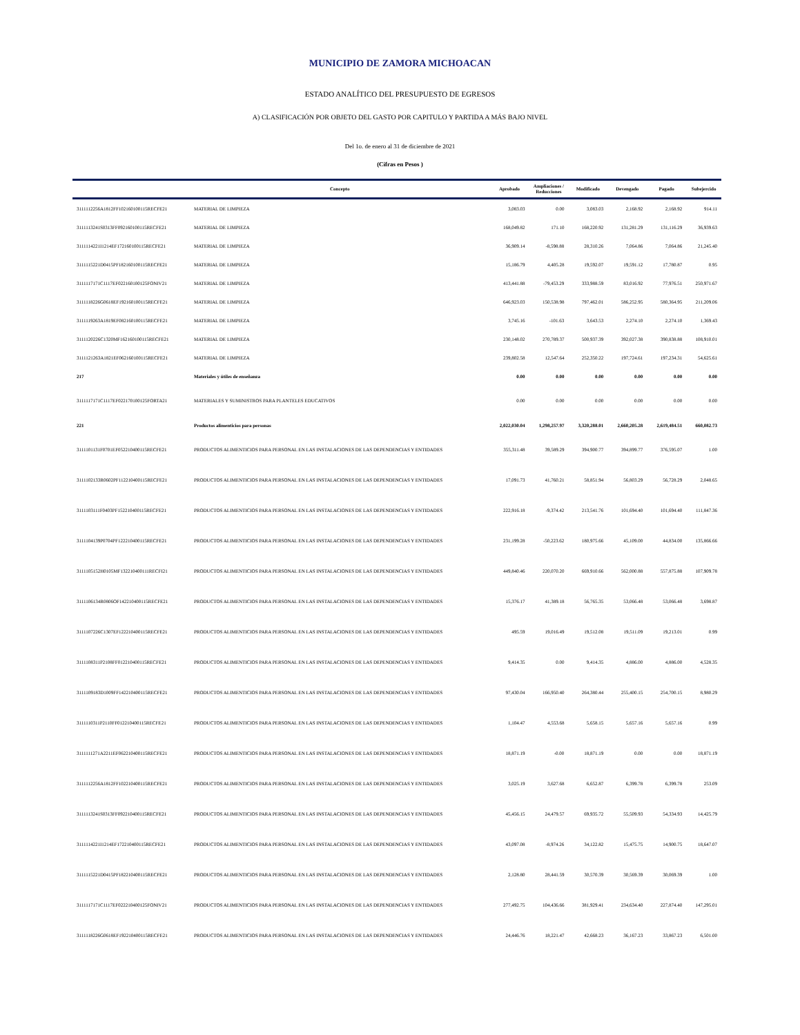MUNICIPIO DE ZAMORA MICHOACAN
ESTADO ANALÍTICO DEL PRESUPUESTO DE EGRESOS
A) CLASIFICACIÓN POR OBJETO DEL GASTO POR CAPITULO Y PARTIDA A MÁS BAJO NIVEL
Del 1o. de enero al 31 de diciembre de 2021
(Cifras en Pesos )
| | Concepto | Aprobado | Ampliaciones / Reducciones | Modificado | Devengado | Pagado | Subejercido |
| --- | --- | --- | --- | --- | --- | --- | --- |
| 3111112256A1812FF102160100115RECFE21 | MATERIAL DE LIMPIEZA | 3,083.03 | 0.00 | 3,083.03 | 2,168.92 | 2,168.92 | 914.11 |
| 3111113241S0313FF092160100115RECFE21 | MATERIAL DE LIMPIEZA | 168,049.82 | 171.10 | 168,220.92 | 131,281.29 | 131,116.29 | 36,939.63 |
| 3111114221I1214EF172160100115RECFE21 | MATERIAL DE LIMPIEZA | 36,909.14 | -8,598.88 | 28,310.26 | 7,064.86 | 7,064.86 | 21,245.40 |
| 3111115221D0415PF182160100115RECFE21 | MATERIAL DE LIMPIEZA | 15,186.79 | 4,405.28 | 19,592.07 | 19,591.12 | 17,780.87 | 0.95 |
| 3111117171C1117EF022160100125FONIV21 | MATERIAL DE LIMPIEZA | 413,441.88 | -79,453.29 | 333,988.59 | 83,016.92 | 77,976.51 | 250,971.67 |
| 3111118226G0618EF192160100115RECFE21 | MATERIAL DE LIMPIEZA | 646,923.03 | 150,538.98 | 797,462.01 | 586,252.95 | 580,364.95 | 211,209.06 |
| 3111119263A1819EF082160100115RECFE21 | MATERIAL DE LIMPIEZA | 3,745.16 | -101.63 | 3,643.53 | 2,274.10 | 2,274.10 | 1,369.43 |
| 3111120226C1320MF162160100115RECFE21 | MATERIAL DE LIMPIEZA | 230,148.02 | 270,789.37 | 500,937.39 | 392,027.38 | 390,838.88 | 108,910.01 |
| 3111121263A1821EF062160100115RECFE21 | MATERIAL DE LIMPIEZA | 239,802.58 | 12,547.64 | 252,350.22 | 197,724.61 | 197,234.31 | 54,625.61 |
| 217 | Materiales y útiles de enseñanza | 0.00 | 0.00 | 0.00 | 0.00 | 0.00 | 0.00 |
| 3111117171C1117EF022170100125FORTA21 | MATERIALES Y SUMINISTROS PARA PLANTELES EDUCATIVOS | 0.00 | 0.00 | 0.00 | 0.00 | 0.00 | 0.00 |
| 221 | Productos alimenticios para personas | 2,022,030.04 | 1,298,257.97 | 3,320,288.01 | 2,660,205.28 | 2,619,484.51 | 660,082.73 |
| 3111101131F0701EF052210400115RECFE21 | PRODUCTOS ALIMENTICIOS PARA PERSONAL EN LAS INSTALACIONES DE LAS DEPENDENCIAS Y ENTIDADES | 355,311.48 | 39,589.29 | 394,900.77 | 394,899.77 | 376,595.07 | 1.00 |
| 3111102133R0602PF112210400115RECFE21 | PRODUCTOS ALIMENTICIOS PARA PERSONAL EN LAS INSTALACIONES DE LAS DEPENDENCIAS Y ENTIDADES | 17,091.73 | 41,760.21 | 58,851.94 | 56,803.29 | 56,728.29 | 2,048.65 |
| 3111103111F0403PF152210400115RECFE21 | PRODUCTOS ALIMENTICIOS PARA PERSONAL EN LAS INSTALACIONES DE LAS DEPENDENCIAS Y ENTIDADES | 222,916.18 | -9,374.42 | 213,541.76 | 101,694.40 | 101,694.40 | 111,847.36 |
| 3111104139P0704PF122210400115RECFE21 | PRODUCTOS ALIMENTICIOS PARA PERSONAL EN LAS INSTALACIONES DE LAS DEPENDENCIAS Y ENTIDADES | 231,199.28 | -50,223.62 | 180,975.66 | 45,109.00 | 44,834.00 | 135,866.66 |
| 3111105152H0105MF132210400111RECFI21 | PRODUCTOS ALIMENTICIOS PARA PERSONAL EN LAS INSTALACIONES DE LAS DEPENDENCIAS Y ENTIDADES | 449,840.46 | 220,070.20 | 669,910.66 | 562,000.88 | 557,875.88 | 107,909.78 |
| 3111106134R0806OF142210400115RECFE21 | PRODUCTOS ALIMENTICIOS PARA PERSONAL EN LAS INSTALACIONES DE LAS DEPENDENCIAS Y ENTIDADES | 15,376.17 | 41,389.18 | 56,765.35 | 53,066.48 | 53,066.48 | 3,698.87 |
| 3111107226C1307EF122210400115RECFE21 | PRODUCTOS ALIMENTICIOS PARA PERSONAL EN LAS INSTALACIONES DE LAS DEPENDENCIAS Y ENTIDADES | 495.59 | 19,016.49 | 19,512.08 | 19,511.09 | 19,213.01 | 0.99 |
| 3111108311P2108FF012210400115RECFE21 | PRODUCTOS ALIMENTICIOS PARA PERSONAL EN LAS INSTALACIONES DE LAS DEPENDENCIAS Y ENTIDADES | 9,414.35 | 0.00 | 9,414.35 | 4,886.00 | 4,886.00 | 4,528.35 |
| 3111109183D1009FF142210400115RECFE21 | PRODUCTOS ALIMENTICIOS PARA PERSONAL EN LAS INSTALACIONES DE LAS DEPENDENCIAS Y ENTIDADES | 97,430.04 | 166,950.40 | 264,380.44 | 255,400.15 | 254,700.15 | 8,980.29 |
| 3111110311P2110FF012210400115RECFE21 | PRODUCTOS ALIMENTICIOS PARA PERSONAL EN LAS INSTALACIONES DE LAS DEPENDENCIAS Y ENTIDADES | 1,104.47 | 4,553.68 | 5,658.15 | 5,657.16 | 5,657.16 | 0.99 |
| 3111111271A2211EF062210400115RECFE21 | PRODUCTOS ALIMENTICIOS PARA PERSONAL EN LAS INSTALACIONES DE LAS DEPENDENCIAS Y ENTIDADES | 18,871.19 | -0.00 | 18,871.19 | 0.00 | 0.00 | 18,871.19 |
| 3111112256A1812FF102210400115RECFE21 | PRODUCTOS ALIMENTICIOS PARA PERSONAL EN LAS INSTALACIONES DE LAS DEPENDENCIAS Y ENTIDADES | 3,025.19 | 3,627.68 | 6,652.87 | 6,399.78 | 6,399.78 | 253.09 |
| 3111113241S0313FF092210400115RECFE21 | PRODUCTOS ALIMENTICIOS PARA PERSONAL EN LAS INSTALACIONES DE LAS DEPENDENCIAS Y ENTIDADES | 45,456.15 | 24,479.57 | 69,935.72 | 55,509.93 | 54,334.93 | 14,425.79 |
| 3111114221I1214EF172210400115RECFE21 | PRODUCTOS ALIMENTICIOS PARA PERSONAL EN LAS INSTALACIONES DE LAS DEPENDENCIAS Y ENTIDADES | 43,097.08 | -8,974.26 | 34,122.82 | 15,475.75 | 14,900.75 | 18,647.07 |
| 3111115221D0415PF182210400115RECFE21 | PRODUCTOS ALIMENTICIOS PARA PERSONAL EN LAS INSTALACIONES DE LAS DEPENDENCIAS Y ENTIDADES | 2,128.80 | 28,441.59 | 30,570.39 | 30,569.39 | 30,069.39 | 1.00 |
| 3111117171C1117EF022210400125FONIV21 | PRODUCTOS ALIMENTICIOS PARA PERSONAL EN LAS INSTALACIONES DE LAS DEPENDENCIAS Y ENTIDADES | 277,492.75 | 104,436.66 | 381,929.41 | 234,634.40 | 227,874.40 | 147,295.01 |
| 3111118226G0618EF192210400115RECFE21 | PRODUCTOS ALIMENTICIOS PARA PERSONAL EN LAS INSTALACIONES DE LAS DEPENDENCIAS Y ENTIDADES | 24,446.76 | 18,221.47 | 42,668.23 | 36,167.23 | 33,867.23 | 6,501.00 |